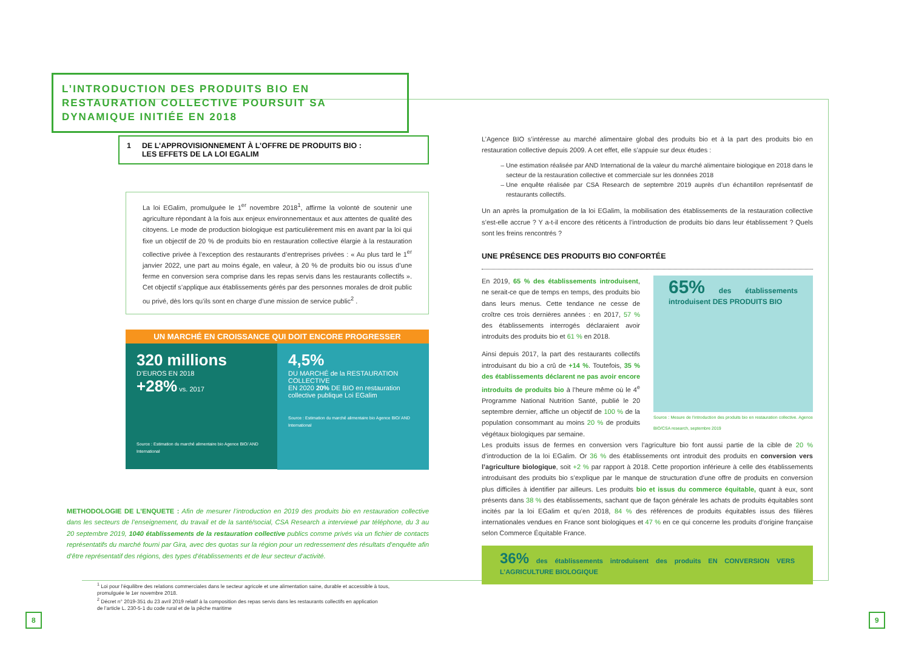L’INTRODUCTION DES PRODUITS BIO EN RESTAURATION COLLECTIVE POURSUIT SA DYNAMIQUE INITIÉE EN 2018
1 DE L’APPROVISIONNEMENT À L’OFFRE DE PRODUITS BIO :
LES EFFETS DE LA LOI EGALIM
La loi EGalim, promulguée le 1<sup>er</sup> novembre 2018<sup>1</sup>, affirme la volonté de soutenir une agriculture répondant à la fois aux enjeux environnementaux et aux attentes de qualité des citoyens. Le mode de production biologique est particulièrement mis en avant par la loi qui fixe un objectif de 20 % de produits bio en restauration collective élargie à la restauration collective privée à l’exception des restaurants d’entreprises privées : « Au plus tard le 1<sup>er</sup> janvier 2022, une part au moins égale, en valeur, à 20 % de produits bio ou issus d’une ferme en conversion sera comprise dans les repas servis dans les restaurants collectifs ». Cet objectif s’applique aux établissements gérés par des personnes morales de droit public ou privé, dès lors qu’ils sont en charge d’une mission de service public<sup>2</sup> .
UN MARCHÉ EN CROISSANCE QUI DOIT ENCORE PROGRESSER
320 millions
D’EUROS EN 2018
+28% vs. 2017
Source : Estimation du marché alimentaire bio Agence BIO/ AND International
4,5%
DU MARCHÉ de la RESTAURATION COLLECTIVE
EN 2020 20% DE BIO en restauration collective publique Loi EGalim
Source : Estimation du marché alimentaire bio Agence BIO/ AND International
METHODOLOGIE DE L’ENQUETE : Afin de mesurer l’introduction en 2019 des produits bio en restauration collective dans les secteurs de l’enseignement, du travail et de la santé/social, CSA Research a interviewé par téléphone, du 3 au 20 septembre 2019, 1040 établissements de la restauration collective publics comme privés via un fichier de contacts représentatifs du marché fourni par Gira, avec des quotas sur la région pour un redressement des résultats d’enquête afin d’être représentatif des régions, des types d’établissements et de leur secteur d’activité.
L’Agence BIO s’intéresse au marché alimentaire global des produits bio et à la part des produits bio en restauration collective depuis 2009. A cet effet, elle s’appuie sur deux études :
Une estimation réalisée par AND International de la valeur du marché alimentaire biologique en 2018 dans le secteur de la restauration collective et commerciale sur les données 2018
Une enquête réalisée par CSA Research de septembre 2019 auprès d’un échantillon représentatif de restaurants collectifs.
Un an après la promulgation de la loi EGalim, la mobilisation des établissements de la restauration collective s’est-elle accrue ? Y a-t-il encore des réticents à l’introduction de produits bio dans leur établissement ? Quels sont les freins rencontrés ?
UNE PRÉSENCE DES PRODUITS BIO CONFORTÉE
65% des établissements introduisent DES PRODUITS BIO
Source : Mesure de l’introduction des produits bio en restauration collective. Agence BIO/CSA research, septembre 2019
En 2019, 65 % des établissements introduisent, ne serait-ce que de temps en temps, des produits bio dans leurs menus. Cette tendance ne cesse de croître ces trois dernières années : en 2017, 57 % des établissements interrogés déclaraient avoir introduits des produits bio et 61 % en 2018.
Ainsi depuis 2017, la part des restaurants collectifs introduisant du bio a crû de +14 %. Toutefois, 35 % des établissements déclarent ne pas avoir encore introduits de produits bio à l’heure même où le 4<sup>e</sup> Programme National Nutrition Santé, publié le 20 septembre dernier, affiche un objectif de 100 % de la population consommant au moins 20 % de produits végétaux biologiques par semaine.
Les produits issus de fermes en conversion vers l’agriculture bio font aussi partie de la cible de 20 % d’introduction de la loi EGalim. Or 36 % des établissements ont introduit des produits en conversion vers l’agriculture biologique, soit +2 % par rapport à 2018. Cette proportion inférieure à celle des établissements introduisant des produits bio s’explique par le manque de structuration d’une offre de produits en conversion plus difficiles à identifier par ailleurs. Les produits bio et issus du commerce équitable, quant à eux, sont présents dans 38 % des établissements, sachant que de façon générale les achats de produits équitables sont incités par la loi EGalim et qu’en 2018, 84 % des références de produits équitables issus des filières internationales vendues en France sont biologiques et 47 % en ce qui concerne les produits d’origine française selon Commerce Équitable France.
36% des établissements introduisent des produits EN CONVERSION VERS L’AGRICULTURE BIOLOGIQUE
<sup>1</sup> Loi pour l’équilibre des relations commerciales dans le secteur agricole et une alimentation saine, durable et accessible à tous,
promulguée le 1er novembre 2018.
<sup>2</sup> Décret n° 2019-351 du 23 avril 2019 relatif à la composition des repas servis dans les restaurants collectifs en application
de l’article L. 230-5-1 du code rural et de la pêche maritime
8 9